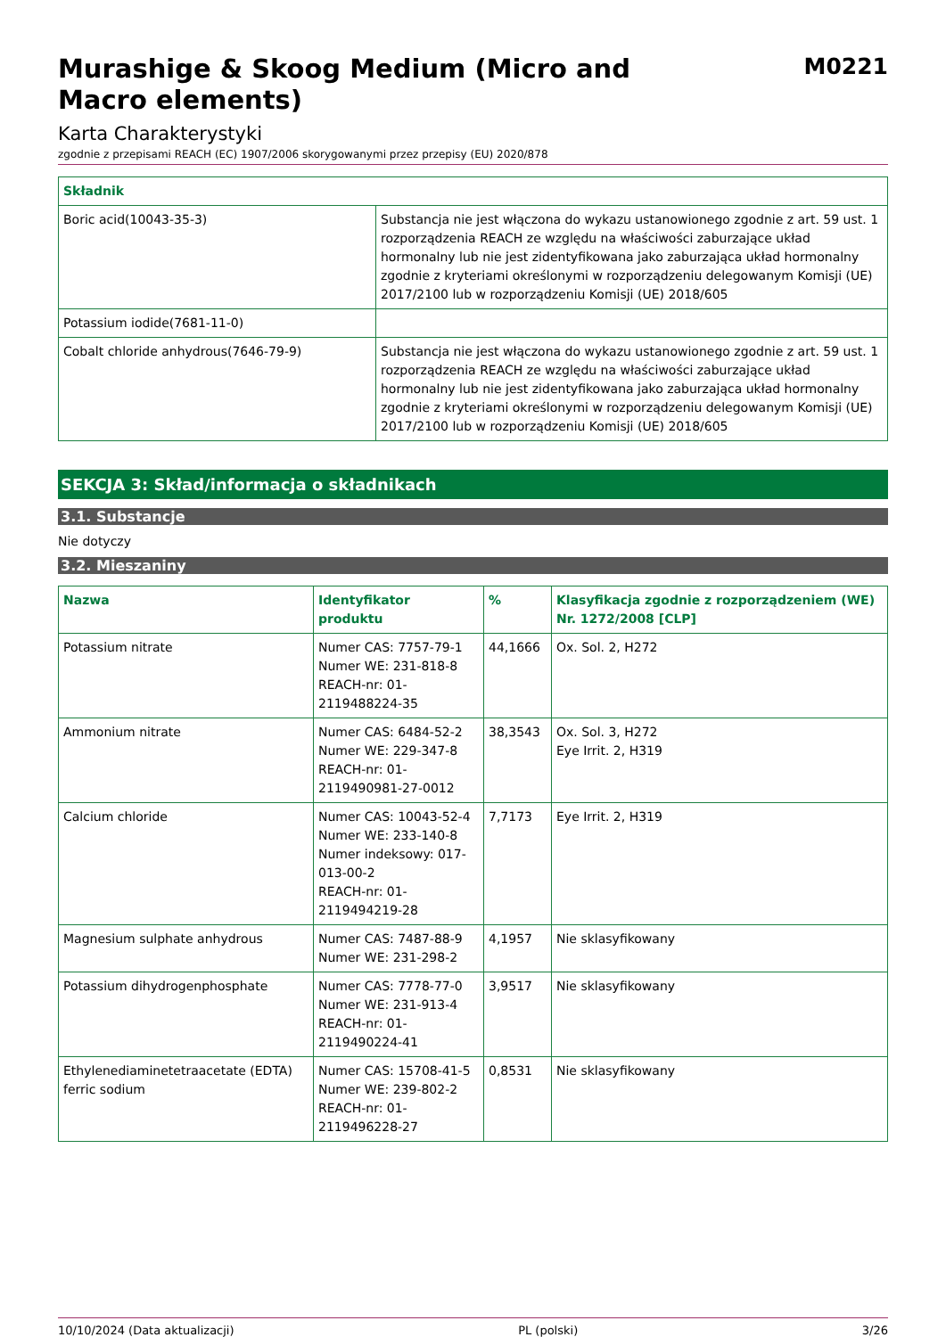Murashige & Skoog Medium (Micro and
Macro elements)
M0221
Karta Charakterystyki
zgodnie z przepisami REACH (EC) 1907/2006 skorygowanymi przez przepisy (EU) 2020/878
| Składnik | |
| --- | --- |
| Boric acid(10043-35-3) | Substancja nie jest włączona do wykazu ustanowionego zgodnie z art. 59 ust. 1 rozporządzenia REACH ze względu na właściwości zaburzające układ hormonalny lub nie jest zidentyfikowana jako zaburzająca układ hormonalny zgodnie z kryteriami określonymi w rozporządzeniu delegowanym Komisji (UE) 2017/2100 lub w rozporządzeniu Komisji (UE) 2018/605 |
| Potassium iodide(7681-11-0) | |
| Cobalt chloride anhydrous(7646-79-9) | Substancja nie jest włączona do wykazu ustanowionego zgodnie z art. 59 ust. 1 rozporządzenia REACH ze względu na właściwości zaburzające układ hormonalny lub nie jest zidentyfikowana jako zaburzająca układ hormonalny zgodnie z kryteriami określonymi w rozporządzeniu delegowanym Komisji (UE) 2017/2100 lub w rozporządzeniu Komisji (UE) 2018/605 |
SEKCJA 3: Skład/informacja o składnikach
3.1. Substancje
Nie dotyczy
3.2. Mieszaniny
| Nazwa | Identyfikator produktu | % | Klasyfikacja zgodnie z rozporządzeniem (WE) Nr. 1272/2008 [CLP] |
| --- | --- | --- | --- |
| Potassium nitrate | Numer CAS: 7757-79-1 Numer WE: 231-818-8 REACH-nr: 01-2119488224-35 | 44,1666 | Ox. Sol. 2, H272 |
| Ammonium nitrate | Numer CAS: 6484-52-2 Numer WE: 229-347-8 REACH-nr: 01-2119490981-27-0012 | 38,3543 | Ox. Sol. 3, H272 Eye Irrit. 2, H319 |
| Calcium chloride | Numer CAS: 10043-52-4 Numer WE: 233-140-8 Numer indeksowy: 017-013-00-2 REACH-nr: 01-2119494219-28 | 7,7173 | Eye Irrit. 2, H319 |
| Magnesium sulphate anhydrous | Numer CAS: 7487-88-9 Numer WE: 231-298-2 | 4,1957 | Nie sklasyfikowany |
| Potassium dihydrogenphosphate | Numer CAS: 7778-77-0 Numer WE: 231-913-4 REACH-nr: 01-2119490224-41 | 3,9517 | Nie sklasyfikowany |
| Ethylenediaminetetraacetate (EDTA) ferric sodium | Numer CAS: 15708-41-5 Numer WE: 239-802-2 REACH-nr: 01-2119496228-27 | 0,8531 | Nie sklasyfikowany |
10/10/2024 (Data aktualizacji) PL (polski) 3/26